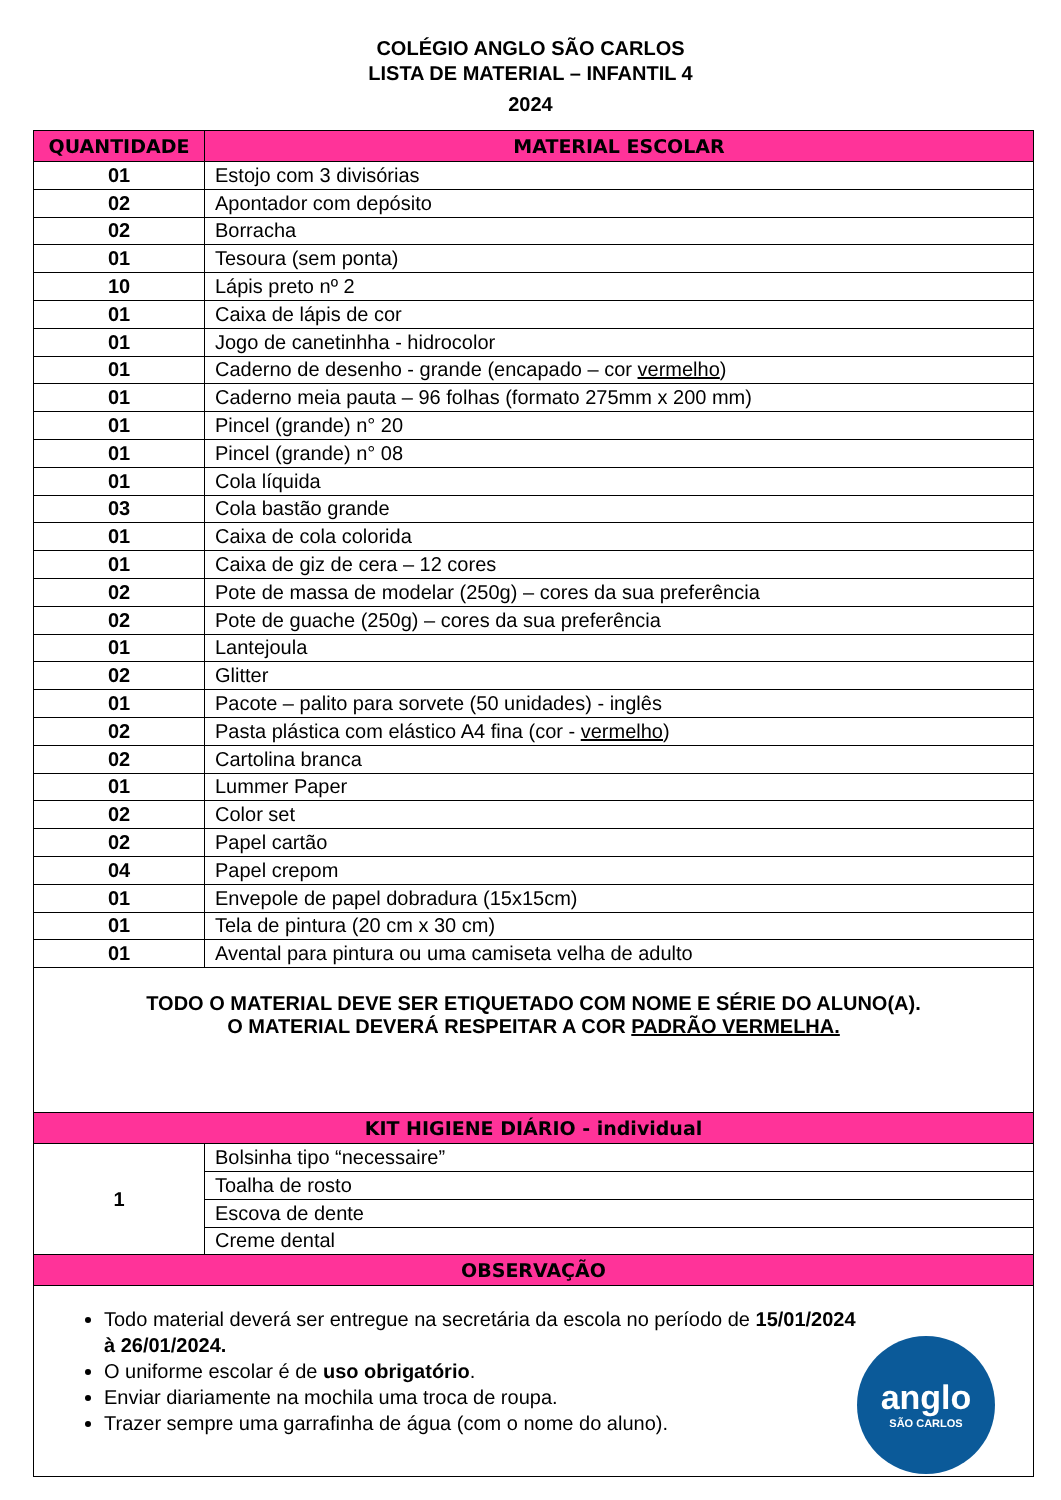COLÉGIO ANGLO SÃO CARLOS
LISTA DE MATERIAL – INFANTIL 4
2024
| QUANTIDADE | MATERIAL ESCOLAR |
| --- | --- |
| 01 | Estojo com 3 divisórias |
| 02 | Apontador com depósito |
| 02 | Borracha |
| 01 | Tesoura (sem ponta) |
| 10 | Lápis preto nº 2 |
| 01 | Caixa de lápis de cor |
| 01 | Jogo de canetinhha - hidrocolor |
| 01 | Caderno de desenho - grande (encapado – cor vermelho ) |
| 01 | Caderno meia pauta – 96 folhas (formato 275mm x 200 mm) |
| 01 | Pincel (grande) n° 20 |
| 01 | Pincel (grande) n° 08 |
| 01 | Cola líquida |
| 03 | Cola bastão grande |
| 01 | Caixa de cola colorida |
| 01 | Caixa de giz de cera – 12 cores |
| 02 | Pote de massa de modelar (250g) – cores da sua preferência |
| 02 | Pote de guache (250g) – cores da sua preferência |
| 01 | Lantejoula |
| 02 | Glitter |
| 01 | Pacote – palito para sorvete (50 unidades) - inglês |
| 02 | Pasta plástica com elástico A4 fina (cor - vermelho ) |
| 02 | Cartolina branca |
| 01 | Lummer Paper |
| 02 | Color set |
| 02 | Papel cartão |
| 04 | Papel crepom |
| 01 | Envepole de papel dobradura (15x15cm) |
| 01 | Tela de pintura (20 cm x 30 cm) |
| 01 | Avental para pintura ou uma camiseta velha de adulto |
| TODO O MATERIAL DEVE SER ETIQUETADO COM NOME E SÉRIE DO ALUNO(A). O MATERIAL DEVERÁ RESPEITAR A COR PADRÃO VERMELHA. | |
| KIT HIGIENE DIÁRIO - individual | |
| 1 | Bolsinha tipo “necessaire” |
| | Toalha de rosto |
| | Escova de dente |
| | Creme dental |
| OBSERVAÇÃO | |
| Todo material deverá ser entregue na secretária da escola no período de 15/01/2024 à 26/01/2024. O uniforme escolar é de uso obrigatório . Enviar diariamente na mochila uma troca de roupa. Trazer sempre uma garrafinha de água (com o nome do aluno). anglo SÃO CARLOS | |